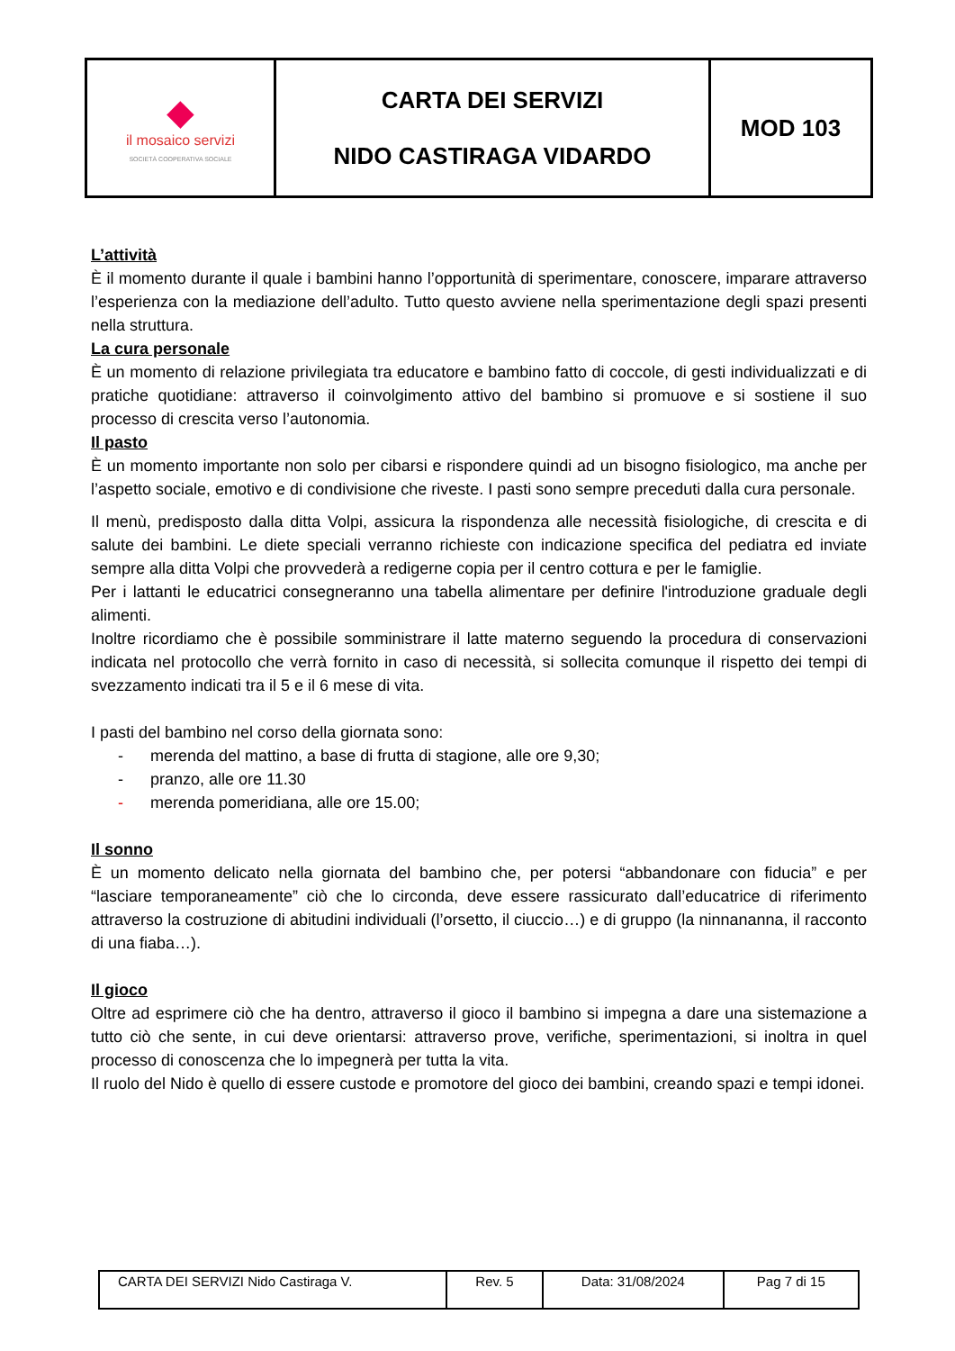| ◆ il mosaico servizi SOCIETÀ COOPERATIVA SOCIALE | CARTA DEI SERVIZI NIDO CASTIRAGA VIDARDO | MOD 103 |
L’attività
È il momento durante il quale i bambini hanno l’opportunità di sperimentare, conoscere, imparare attraverso l’esperienza con la mediazione dell’adulto. Tutto questo avviene nella sperimentazione degli spazi presenti nella struttura.
La cura personale
È un momento di relazione privilegiata tra educatore e bambino fatto di coccole, di gesti individualizzati e di pratiche quotidiane: attraverso il coinvolgimento attivo del bambino si promuove e si sostiene il suo processo di crescita verso l’autonomia.
Il pasto
È un momento importante non solo per cibarsi e rispondere quindi ad un bisogno fisiologico, ma anche per l’aspetto sociale, emotivo e di condivisione che riveste. I pasti sono sempre preceduti dalla cura personale.
Il menù, predisposto dalla ditta Volpi, assicura la rispondenza alle necessità fisiologiche, di crescita e di salute dei bambini. Le diete speciali verranno richieste con indicazione specifica del pediatra ed inviate sempre alla ditta Volpi che provvederà a redigerne copia per il centro cottura e per le famiglie.
Per i lattanti le educatrici consegneranno una tabella alimentare per definire l'introduzione graduale degli alimenti.
Inoltre ricordiamo che è possibile somministrare il latte materno seguendo la procedura di conservazioni indicata nel protocollo che verrà fornito in caso di necessità, si sollecita comunque il rispetto dei tempi di svezzamento indicati tra il 5 e il 6 mese di vita.
I pasti del bambino nel corso della giornata sono:
- merenda del mattino, a base di frutta di stagione, alle ore 9,30;
- pranzo, alle ore 11.30
- merenda pomeridiana, alle ore 15.00;
Il sonno
È un momento delicato nella giornata del bambino che, per potersi “abbandonare con fiducia” e per “lasciare temporaneamente” ciò che lo circonda, deve essere rassicurato dall’educatrice di riferimento attraverso la costruzione di abitudini individuali (l’orsetto, il ciuccio…) e di gruppo (la ninnananna, il racconto di una fiaba…).
Il gioco
Oltre ad esprimere ciò che ha dentro, attraverso il gioco il bambino si impegna a dare una sistemazione a tutto ciò che sente, in cui deve orientarsi: attraverso prove, verifiche, sperimentazioni, si inoltra in quel processo di conoscenza che lo impegnerà per tutta la vita.
Il ruolo del Nido è quello di essere custode e promotore del gioco dei bambini, creando spazi e tempi idonei.
| CARTA DEI SERVIZI Nido Castiraga V. | Rev. 5 | Data: 31/08/2024 | Pag 7 di 15 |